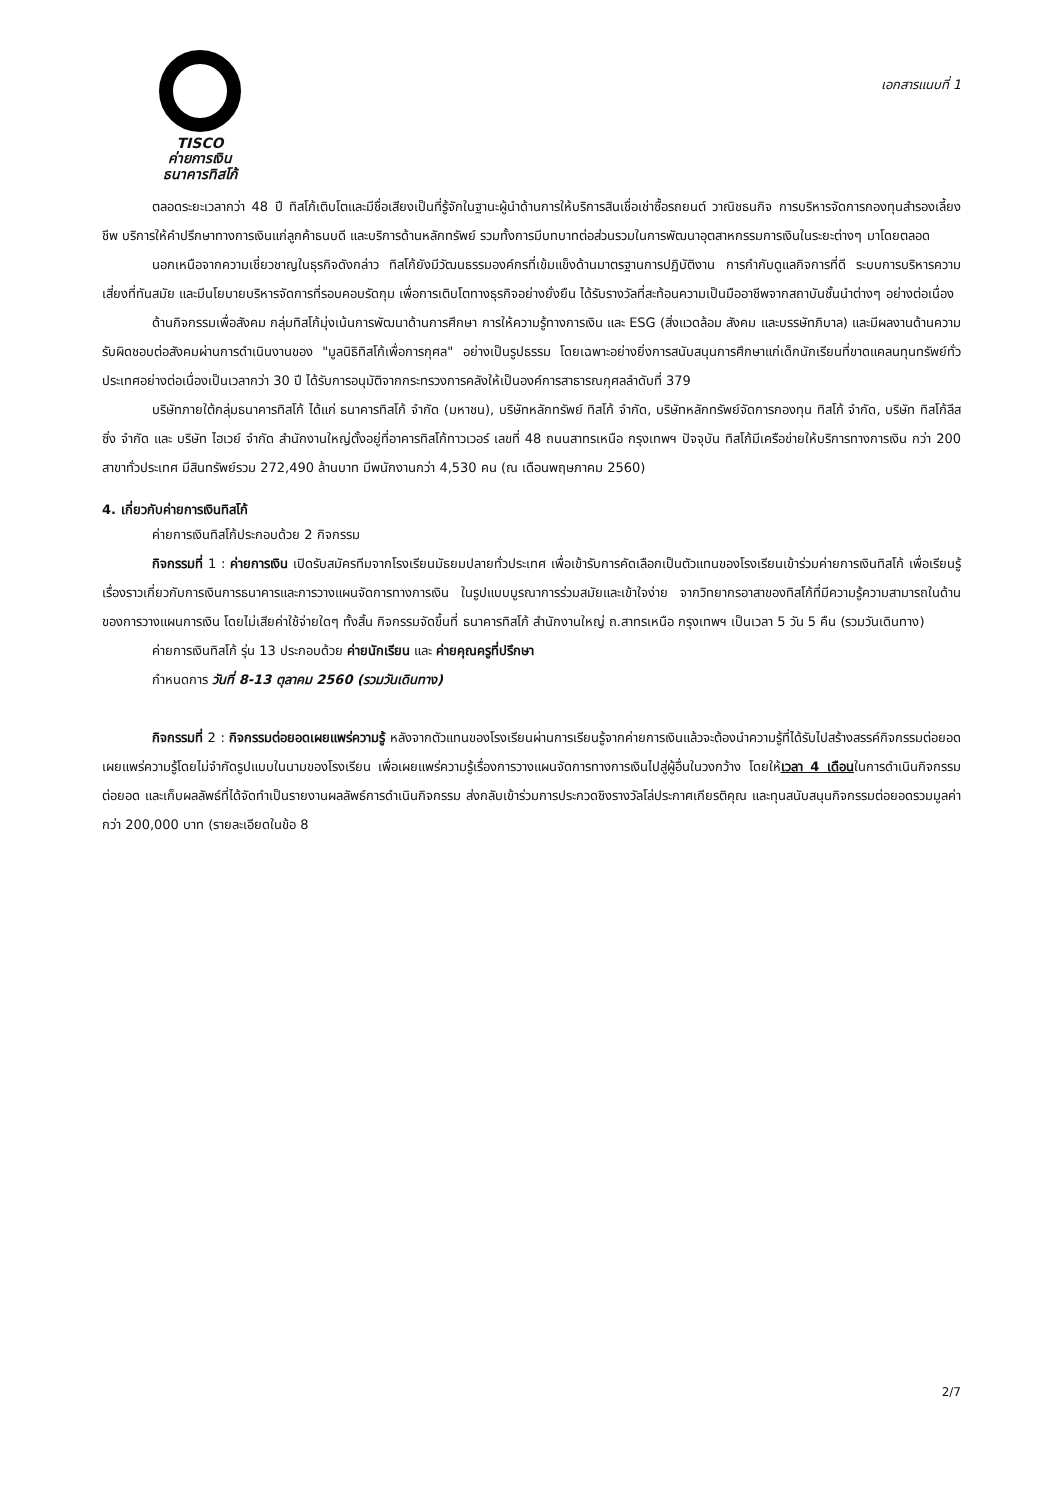TISCO
ค่ายการเงิน
ธนาคารทิสโก้
เอกสารแนบที่ 1
ตลอดระยะเวลากว่า 48 ปี ทิสโก้เติบโตและมีชื่อเสียงเป็นที่รู้จักในฐานะผู้นำด้านการให้บริการสินเชื่อเช่าซื้อรถยนต์ วาณิชธนกิจ การบริหารจัดการกองทุนสำรองเลี้ยงชีพ บริการให้คำปรึกษาทางการเงินแก่ลูกค้าธนบดี และบริการด้านหลักทรัพย์ รวมทั้งการมีบทบาทต่อส่วนรวมในการพัฒนาอุตสาหกรรมการเงินในระยะต่างๆ มาโดยตลอด
นอกเหนือจากความเชี่ยวชาญในธุรกิจดังกล่าว ทิสโก้ยังมีวัฒนธรรมองค์กรที่เข้มแข็งด้านมาตรฐานการปฏิบัติงาน การกำกับดูแลกิจการที่ดี ระบบการบริหารความเสี่ยงที่ทันสมัย และมีนโยบายบริหารจัดการที่รอบคอบรัดกุม เพื่อการเติบโตทางธุรกิจอย่างยั่งยืน ได้รับรางวัลที่สะท้อนความเป็นมืออาชีพจากสถาบันชั้นนำต่างๆ อย่างต่อเนื่อง
ด้านกิจกรรมเพื่อสังคม กลุ่มทิสโก้มุ่งเน้นการพัฒนาด้านการศึกษา การให้ความรู้ทางการเงิน และ ESG (สิ่งแวดล้อม สังคม และบรรษัทภิบาล) และมีผลงานด้านความรับผิดชอบต่อสังคมผ่านการดำเนินงานของ "มูลนิธิทิสโก้เพื่อการกุศล" อย่างเป็นรูปธรรม โดยเฉพาะอย่างยิ่งการสนับสนุนการศึกษาแก่เด็กนักเรียนที่ขาดแคลนทุนทรัพย์ทั่วประเทศอย่างต่อเนื่องเป็นเวลากว่า 30 ปี ได้รับการอนุมัติจากกระทรวงการคลังให้เป็นองค์การสาธารณกุศลลำดับที่ 379
บริษัทภายใต้กลุ่มธนาคารทิสโก้ ได้แก่ ธนาคารทิสโก้ จำกัด (มหาชน), บริษัทหลักทรัพย์ ทิสโก้ จำกัด, บริษัทหลักทรัพย์จัดการกองทุน ทิสโก้ จำกัด, บริษัท ทิสโก้ลีสซิ่ง จำกัด และ บริษัท ไฮเวย์ จำกัด สำนักงานใหญ่ตั้งอยู่ที่อาคารทิสโก้ทาวเวอร์ เลขที่ 48 ถนนสาทรเหนือ กรุงเทพฯ ปัจจุบัน ทิสโก้มีเครือข่ายให้บริการทางการเงิน กว่า 200 สาขาทั่วประเทศ มีสินทรัพย์รวม 272,490 ล้านบาท มีพนักงานกว่า 4,530 คน (ณ เดือนพฤษภาคม 2560)
4. เกี่ยวกับค่ายการเงินทิสโก้
ค่ายการเงินทิสโก้ประกอบด้วย 2 กิจกรรม
กิจกรรมที่ 1 : ค่ายการเงิน เปิดรับสมัครทีมจากโรงเรียนมัธยมปลายทั่วประเทศ เพื่อเข้ารับการคัดเลือกเป็นตัวแทนของโรงเรียนเข้าร่วมค่ายการเงินทิสโก้ เพื่อเรียนรู้เรื่องราวเกี่ยวกับการเงินการธนาคารและการวางแผนจัดการทางการเงิน ในรูปแบบบูรณาการร่วมสมัยและเข้าใจง่าย จากวิทยากรอาสาของทิสโก้ที่มีความรู้ความสามารถในด้านของการวางแผนการเงิน โดยไม่เสียค่าใช้จ่ายใดๆ ทั้งสิ้น กิจกรรมจัดขึ้นที่ ธนาคารทิสโก้ สำนักงานใหญ่ ถ.สาทรเหนือ กรุงเทพฯ เป็นเวลา 5 วัน 5 คืน (รวมวันเดินทาง)
ค่ายการเงินทิสโก้ รุ่น 13 ประกอบด้วย ค่ายนักเรียน และ ค่ายคุณครูที่ปรึกษา
กำหนดการ วันที่ 8-13 ตุลาคม 2560 (รวมวันเดินทาง)
กิจกรรมที่ 2 : กิจกรรมต่อยอดเผยแพร่ความรู้ หลังจากตัวแทนของโรงเรียนผ่านการเรียนรู้จากค่ายการเงินแล้วจะต้องนำความรู้ที่ได้รับไปสร้างสรรค์กิจกรรมต่อยอดเผยแพร่ความรู้โดยไม่จำกัดรูปแบบในนามของโรงเรียน เพื่อเผยแพร่ความรู้เรื่องการวางแผนจัดการทางการเงินไปสู่ผู้อื่นในวงกว้าง โดยให้เวลา 4 เดือนในการดำเนินกิจกรรมต่อยอด และเก็บผลลัพธ์ที่ได้จัดทำเป็นรายงานผลลัพธ์การดำเนินกิจกรรม ส่งกลับเข้าร่วมการประกวดชิงรางวัลโล่ประกาศเกียรติคุณ และทุนสนับสนุนกิจกรรมต่อยอดรวมมูลค่ากว่า 200,000 บาท (รายละเอียดในข้อ 8
2/7